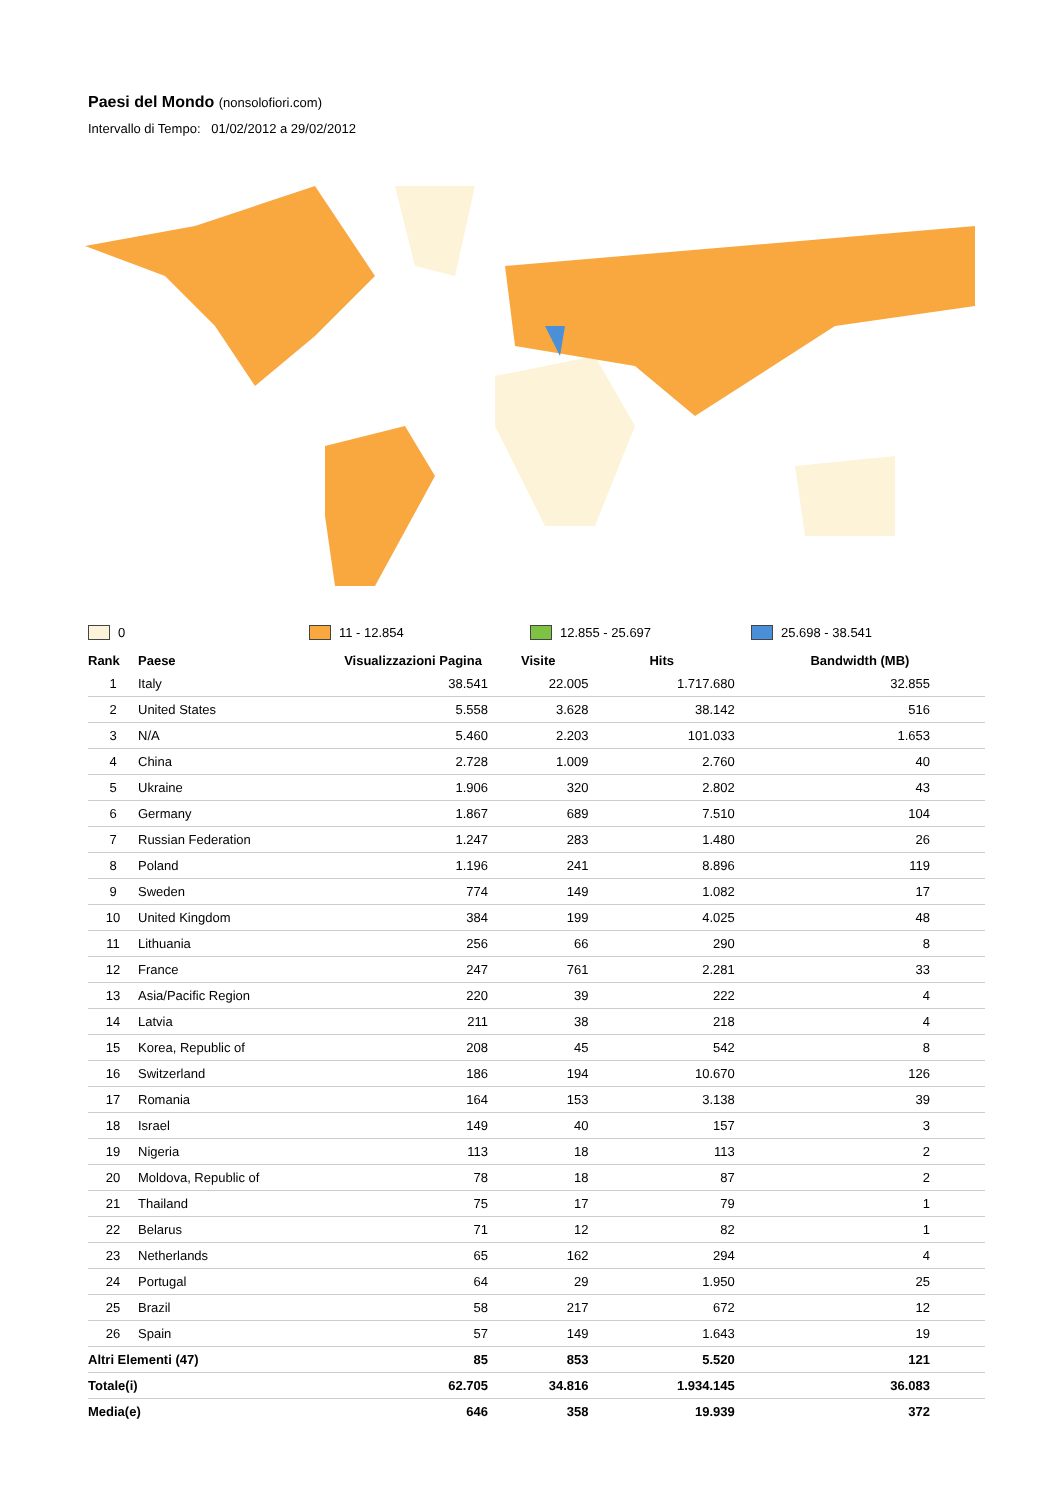Paesi del Mondo (nonsolofiori.com)
Intervallo di Tempo: 01/02/2012 a 29/02/2012
0 11 - 12.854 12.855 - 25.697 25.698 - 38.541
| Rank | Paese | Visualizzazioni Pagina | Visite | Hits | Bandwidth (MB) |
| --- | --- | --- | --- | --- | --- |
| 1 | Italy | 38.541 | 22.005 | 1.717.680 | 32.855 |
| 2 | United States | 5.558 | 3.628 | 38.142 | 516 |
| 3 | N/A | 5.460 | 2.203 | 101.033 | 1.653 |
| 4 | China | 2.728 | 1.009 | 2.760 | 40 |
| 5 | Ukraine | 1.906 | 320 | 2.802 | 43 |
| 6 | Germany | 1.867 | 689 | 7.510 | 104 |
| 7 | Russian Federation | 1.247 | 283 | 1.480 | 26 |
| 8 | Poland | 1.196 | 241 | 8.896 | 119 |
| 9 | Sweden | 774 | 149 | 1.082 | 17 |
| 10 | United Kingdom | 384 | 199 | 4.025 | 48 |
| 11 | Lithuania | 256 | 66 | 290 | 8 |
| 12 | France | 247 | 761 | 2.281 | 33 |
| 13 | Asia/Pacific Region | 220 | 39 | 222 | 4 |
| 14 | Latvia | 211 | 38 | 218 | 4 |
| 15 | Korea, Republic of | 208 | 45 | 542 | 8 |
| 16 | Switzerland | 186 | 194 | 10.670 | 126 |
| 17 | Romania | 164 | 153 | 3.138 | 39 |
| 18 | Israel | 149 | 40 | 157 | 3 |
| 19 | Nigeria | 113 | 18 | 113 | 2 |
| 20 | Moldova, Republic of | 78 | 18 | 87 | 2 |
| 21 | Thailand | 75 | 17 | 79 | 1 |
| 22 | Belarus | 71 | 12 | 82 | 1 |
| 23 | Netherlands | 65 | 162 | 294 | 4 |
| 24 | Portugal | 64 | 29 | 1.950 | 25 |
| 25 | Brazil | 58 | 217 | 672 | 12 |
| 26 | Spain | 57 | 149 | 1.643 | 19 |
| Altri Elementi (47) | | 85 | 853 | 5.520 | 121 |
| Totale(i) | | 62.705 | 34.816 | 1.934.145 | 36.083 |
| Media(e) | | 646 | 358 | 19.939 | 372 |